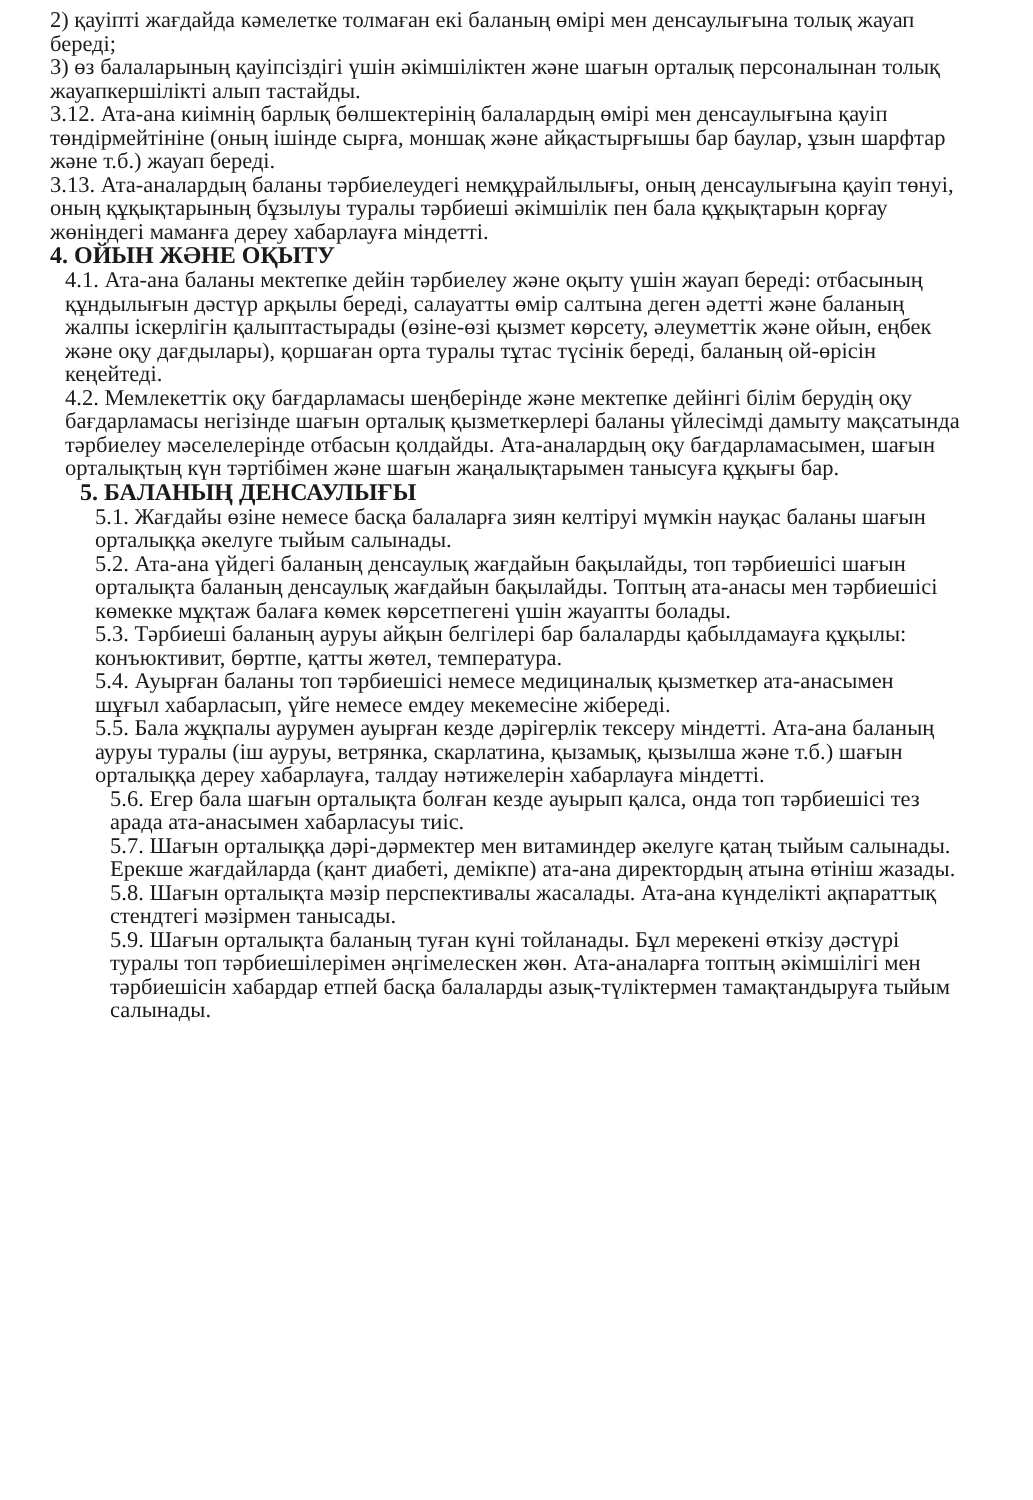2) қауіпті жағдайда кәмелетке толмаған екі баланың өмірі мен денсаулығына толық жауап береді;
3) өз балаларының қауіпсіздігі үшін әкімшіліктен және шағын орталық персоналынан толық жауапкершілікті алып тастайды.
3.12. Ата-ана киімнің барлық бөлшектерінің балалардың өмірі мен денсаулығына қауіп төндірмейтініне (оның ішінде сырға, моншақ және айқастырғышы бар баулар, ұзын шарфтар және т.б.) жауап береді.
3.13. Ата-аналардың баланы тәрбиелеудегі немқұрайлылығы, оның денсаулығына қауіп төнуі, оның құқықтарының бұзылуы туралы тәрбиеші әкімшілік пен бала құқықтарын қорғау жөніндегі маманға дереу хабарлауға міндетті.
4. ОЙЫН ЖӘНЕ ОҚЫТУ
4.1. Ата-ана баланы мектепке дейін тәрбиелеу және оқыту үшін жауап береді: отбасының құндылығын дәстүр арқылы береді, салауатты өмір салтына деген әдетті және баланың жалпы іскерлігін қалыптастырады (өзіне-өзі қызмет көрсету, әлеуметтік және ойын, еңбек және оқу дағдылары), қоршаған орта туралы тұтас түсінік береді, баланың ой-өрісін кеңейтеді.
4.2. Мемлекеттік оқу бағдарламасы шеңберінде және мектепке дейінгі білім берудің оқу бағдарламасы негізінде шағын орталық қызметкерлері баланы үйлесімді дамыту мақсатында тәрбиелеу мәселелерінде отбасын қолдайды. Ата-аналардың оқу бағдарламасымен, шағын орталықтың күн тәртібімен және шағын жаңалықтарымен танысуға құқығы бар.
5. БАЛАНЫҢ ДЕНСАУЛЫҒЫ
5.1. Жағдайы өзіне немесе басқа балаларға зиян келтіруі мүмкін науқас баланы шағын орталыққа әкелуге тыйым салынады.
5.2. Ата-ана үйдегі баланың денсаулық жағдайын бақылайды, топ тәрбиешісі шағын орталықта баланың денсаулық жағдайын бақылайды. Топтың ата-анасы мен тәрбиешісі көмекке мұқтаж балаға көмек көрсетпегені үшін жауапты болады.
5.3. Тәрбиеші баланың ауруы айқын белгілері бар балаларды қабылдамауға құқылы: конъюктивит, бөртпе, қатты жөтел, температура.
5.4. Ауырған баланы топ тәрбиешісі немесе медициналық қызметкер ата-анасымен шұғыл хабарласып, үйге немесе емдеу мекемесіне жібереді.
5.5. Бала жұқпалы аурумен ауырған кезде дәрігерлік тексеру міндетті. Ата-ана баланың ауруы туралы (іш ауруы, ветрянка, скарлатина, қызамық, қызылша және т.б.) шағын орталыққа дереу хабарлауға, талдау нәтижелерін хабарлауға міндетті.
5.6. Егер бала шағын орталықта болған кезде ауырып қалса, онда топ тәрбиешісі тез арада ата-анасымен хабарласуы тиіс.
5.7. Шағын орталыққа дәрі-дәрмектер мен витаминдер әкелуге қатаң тыйым салынады. Ерекше жағдайларда (қант диабеті, демікпе) ата-ана директордың атына өтініш жазады.
5.8. Шағын орталықта мәзір перспективалы жасалады. Ата-ана күнделікті ақпараттық стендтегі мәзірмен танысады.
5.9. Шағын орталықта баланың туған күні тойланады. Бұл мерекені өткізу дәстүрі туралы топ тәрбиешілерімен әңгімелескен жөн. Ата-аналарға топтың әкімшілігі мен тәрбиешісін хабардар етпей басқа балаларды азық-түліктермен тамақтандыруға тыйым салынады.